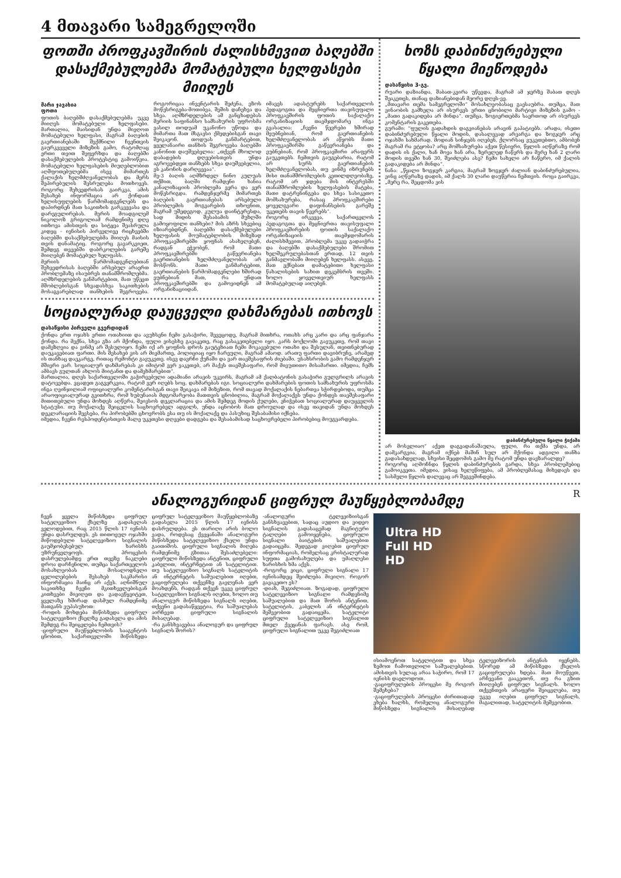4 მთავარი სამეგრელოში
ფოთში პროფკავშირის ძალისხმევით ბაღებში დასაქმებულებმა მომატებული ხელფასები მიიღეს
მარი ჯავახია
ფოთი
ფოთის ბაღებში დასაქმებულებმა უკვე მიიღეს მომატებული ხელფასები. მართალია, მაისიდან უნდა მიეღოთ მომატებული ხელფასი, მაგრამ ბაღების გაერთიანებაში შექმნილი ჩვენთვის გაურკვეველი მიზეზის გამო, რატომღაც ერთი თვით შეფერხდა და ბაღებში დასაქმებულების პროტესტიც გამოიწვია. მომატებული ხელფასების მიუღებლობით აღშფოთებულებმა ისევ მიმართეს ქალაქის ხელმძღვანელობას და მერს შეპირებულის შესრულება მოთხოვეს. როგორც შეხვედრისას გაირკვა, ამის შესახებ ინფორმაცია არ ქონდათ ხელისუფლების წარმომადგენლებს და დაპირდნენ მათ საკითხის გარკვევასა და დარეგულირებას. მერის მოადგილემ ნიკოლოზ გრიგოლიამ რამდენიმე დღე ითხოვა ამისთვის და სიტყვა შეასრულა კიდეც - ივნისის პირველივე რიცხვებში ბაღებში დასაქმებულებმა მიიღეს მაისის თვის დანამატიც. როგორც გავარკვიეთ, შემდეგ თვეებში დაბრკოლების გარეშე მიიღებენ მომატებულ ხელფასს.
მერიის წარმომადგენლებთან შეხვედრისას ბაღებში არსებულ არაერთ პრობლემაზე ისაუბრეს თანამშრომლებმა. აღმზრდელების განმარტებით, მათ უწევთ მშობლებისგან სხვადასხვა საკითხების მოსაგვარებლად თანხების შეგროვება. როგორიცაა ინვენტარის შეძენა, ეზოს მოწესრიგება-მოთიბვა, შეშის დაჩეხვა და სხვა. აღმზრდელების ამ განცხადებას მერიის საფინანსო სამსახურის უფროსმა ვასილ თოდუამ უკანონო უწოდა და მიმართა მათ მსგავსი ქმედებისგან თავი შეიკავონ. თოდუას განმარტებით, ყველანაირი თანხის შეგროვება ბაღებში კანონით დაუშვებელია: „თქვენ მხოლოდ დაბადების დღეებისთვის უნდა აგროვებდეთ თანხებს სხვა დაუშვებელია, ეს კანონის დარღვევაა“.
მე-3 ბაღის აღმზრდელ ნინო კულუას თქმით, ბაღში რამდენი ხანია კანალიზაციის პრობლემა ვერა და ვერ მოწესრიგდა. რამდენჯერმე მიმართეს ბაღების გაერთიანებას არსებული პრობლემის მოგვარების თხოვნით, მაგრამ უშედეგოდ. კულუა დაინტერესდა, სად მიდის შესაბამის მუხლში გამოყოფილი თანხები? მის აზრს სხვებიც იზიარებდნენ. ბაღებში დასაქმებულები ხელფასის მოუმატებლობის მიზეზად პროფკავშირებში ყოფნას ასახელებენ, რადგან ეჭვობენ, რომ მათი პროფკავშირებში გაწევრიანება გაერთიანების ხელმძღვანელობას არ მოსწონს. მათი განმარტებით, გაერთიანების წარმომადგენლები ხშირად ეუბნებიან მათ, რა უნდათ პროფკავშირებში და გამოვიდნენ ამ ორგანიზაციიდან.
იმავეს ადასტურებს საქართველოს პედაგოგთა და მეცნიერთა თავისუფალი პროფკავშირის ფოთის საქალაქო ორგანიზაციის თავმჯდომარე ინგა გვასალია: „ჩვენი წევრები ხშირად მეუბნებიან, რომ გაერთიანების ხელმძღვანელობას არ აწყობს მათი პროფკავშირში გაწევრიანება და ეუბნებიან, რომ პროფკავშირი არაფერს გაუკეთებს. ჩემთვის გაუგებარია, რატომ არ სურს გაერთიანების ხელმძღვანელობას, თუ ვინმე იზრუნებს მისი თანამშრომლების კეთილდღეობაზე, რატომ არ ჯდება მის ინტერესში თანამშრომლების ხელფასების მატება, მათი დატრენინგება და სხვა სასიკეთო მომსახურება, რასაც პროფკავშირები ყოველგვარი დაფინანსების გარეშე უკეთებს თავის წევრებს“.
როგორც ირკვევა, საქართველოს პედაგოგთა და მეცნიერთა თავისუფალი პროფკავშირების ფოთის საქალაქო ორგანიზაციის თავმჯდომარის ძალისხმევით, პრობლემა უკვე გადაიჭრა და ბაღებში დასაქმებულები შრომით ხელშეკრულებასთან ერთად, 12 თვის განმავლობაში მიიღებენ ხელფასს. ასევე, მათ ექნებათ დამატებითი ხელფასი წახალისების სახით დეკემბრის თვეში. ხოლო ყოველთვიურ ხელფასს მომატებულად აიღებენ.
სოციალურად დაუცველი დახმარებას ითხოვს
დასაწყისი პირველი გვერდიდან
ქონდა ერთ ოჯახს ერთი ოთახიით და ავუხსენი ჩემი გასაჭირი, შევეცოდე, მაგრამ მითხრა, ოთახს არც კარი და არც ფანჯარა ქონდა. რა მექნა, სხვა გზა არ მქონდა, ფული ვისესხე გავაკეთე, რაც გასაკეთებელი იყო. კარს ბოქლომი გავუკეთე, რომ თავი დამეზღვია და ვინმე არ შესულიყო. ჩემი იქ არ ყოფნის დროს გაუტეხიათ ჩემი მოკავებული ოთახი და შესულან, თვითნებურად დაუკავებიათ ფართი. მის შესახებ ვის არ მივმართე, პოლიციაც იყო ჩარეული, მაგრამ ამაოდ. არათუ ფართი დავიბრუნე, არამედ ის თანხაც დავკარგე, რითაც რემონტი გავუკეთე. ისევ დავრჩი ქუჩაში და ვარ თავშესაფრის ძიებაში. უსახსრობის გამო რამდენჯერ მშიერი ვარ. სოციალურ დახმარებას კი იმიტომ ვერ ვაკეთებ, არ მაქვს თავშესაფარი, რომ მივუთითო მისამართი. იმედია, ჩემს ამბავს გულთან ახლოს მიიტანთ და დამეხმარებით“.
მართალია, დღეს საქართველოში გაჭირვებული ადამიანი არავის უკვირს, მაგრამ ამ ქალბატონის გასაჭირი გულგრილს არავის დატოვებდა. ვცადეთ გაგვერკვია, რატომ ვერ იღებს სოც. დახმარებას იგი. სოციალური დახმარების ფოთის სამსახურის უფროსმა ინგა ღვინჯილიამ ოფიციალური კომენტარისგან თავი შეიკავა იმ მიზეზით, რომ თავად მოქალაქის ნებართვა სჭირდებოდა, თუმცა არაოფიციალურად გვითხრა, რომ ხუბუნაიას მდგომარეობა მათთვის ცნობილია, მაგრამ მოქალაქეს უნდა ქონდეს თავშესაფარი მითითებული უნდა მოხდეს აღწერა, შეივსოს დეკლარაცია და ამის შემდეგ მოდის ქულები, ენიჭებათ სოციალურად დაუცველის სტატუსი. თუ მოქალაქე შეიცვლის საცხოვრებელ ადგილს, უნდა აცნობოს მათ დროულად და ისევ თავიდან უნდა მოხდეს დეკლარაციის შევსება, რა პირობებში ცხოვრობს ესა თუ ის მოქალაქე და პასუხიც შესაბამისი იქნება.
იმედია, ჩვენი რესპოდენტისთვის მალე უკეთესი დღეები დადგება და შესაბამისად საცხოვრებელი პირობებიც მოუგვარდება.
ხოზს დაბინძურებული წყალი მიეწოდება
დასაწყისი 3-გვ.
რუარი დაზიანდა, შაბათ-კვირა უწევდა, მაგრამ ამ ჯერზე შაბათ დღეს შეაკეთეს, თანაც დაზიანებიდან მეორე დღეს-ვე.
„მთავარი თემა სამეგრელოში“ მოსახლეობასაც გაესაუბრა. თუმცა, მათ ვინაობის გამხელა არ ისურვეს ერთი ცნობილი მარტივი მიზეზის გამო - „მათი გადაკიდება არ მინდა“. თუმცა, ზოგიერთებმა საერთოდ არ ისურვეს კომენტარის გაკეთება.
გურამი: “ფულის გადახდის დაგვიანებას არავინ გაპატიებს. არადა, ისეთი დაბინძურებული წყალი მოდის, დასალევად არვარგა და ზოგჯერ არც ოჯახში სახმარად. მოდიან სინჯებს იღებენ, ქლორსაც ვუკეთებთო, ამბობენ მაგრამ რა ეტყობა? არც მომსახურება აქვთ წესიერი, წყლის აღწერაზე რომ დადის ის ქალი, ხან მოვა ხან არა, ზერელედ ჩაწერს და მერე ხან 2 ლარი მოდის თვეში ხან 30, შეიძლება ასე? ჩემი სახელი არ ჩაწერო, იმ ქალის გადაკიდება არ მინდა“.
ნანა: „წყალი ზოგჯერ კარგია, მაგრამ ზოგჯერ ძალიან დაბინძურებულია, ვინც აღწერაზე დადის, იმ ქალს 30 ლარი დაუწერია ჩემთვის. როცა გაირკვა, „მერე რა, შეცდომა ვის
დაბინძურებული წყალი ჭიქაში
არ მოსვლიაო“ აქეთ დაგვადანაშაულა, ფული, რა თქმა უნდა, არ დამკარგვია, მაგრამ იქნებ მაშინ სულ არ მქონდა ადგილი თანხა გადასახდელად, სხვისი შეცდომის გამო მე რატომ უნდა დავზარალდე?
როგორც აღმოჩნდა წყლის დაბინძურების გარდა, სხვა პრობლემებიც გამოიკვეთა. იმედია, ვისაც ხელეწიფება, ამ პრობლემასაც მიხედავს და სასმელი წყლის დალევაც არ შეგვეშინდება.
ანალოგურიდან ციფრულ მაუწყებლობამდე
R
ჩვენ ყველა მიწისზედა ციფრულ სატელევიზიო ქსელზე გადასვლას ველოდებით, რაც 2015 წლის 17 ივნისს უნდა დასრულდეს. ეს თითოეულ ოჯახში მიწოდებული სატელევიზიო სიგნალის გაუმჯობესებულ ხარისხს უზრუნველყოფს. პროცესის დასრულებამდე ერთ თვეზე ნაკლები დროა დარჩენილი, თუმცა საქართველოს მოსახლეობას მოსალოდნელი ცვლილებების შესახებ საკმარისი ინფორმაცია მაინც არ აქვს. აღნიშნულ საკითხზე ჩვენი მკითხველებისგან კითხვები მივიღეთ და გადავწყვიტეთ, ყველაზე ხშირად დასმულ რამდენიმე მათგანს ვუპასუხოთ:
-როდის მოხდება მიწისზედა ციფრულ სატელევიზიო ქსელზე გადასვლა და ამის შემდეგ რა შეიცვლება ჩემთვის?
-ციფრული მაუწყებლობის სააგენტოს ცნობით, საქართველოში მიწისზედა ციფრულ სატელევიზიო მაუწყებლობაზე გადასვლა 2015 წლის 17 ივნისს დასრულდება. ეს თარიღი არის ბოლო ვადა, როდესაც ქვეყანაში ანალოგური მიწისზედა სატელევიზიო ქსელი უნდა გაითიშოს. ციფრული სიგნალის მიღება რამდენიმე გზითაა შესაძლებელი: ციფრული მიწისზედა ანტენით, ციფრული კაბელით, ინტერნეტით ან სატელიტით. თუ სატელევიზიო სიგნალს სატელიტის ან ინტერნეტის საშუალებით იღებთ, გაციფრულება თქვენზე გავლენას ვერ მოახდენს, რადგან თქვენ უკვე ციფრულ სატელევიზიო სიგნალს იღებთ, ხოლო თუ ანალოგურ მიწისზედა სიგნალს იღებთ, თქვენი გადასაწყვეტია, რა საშუალებას აირჩევთ ციფრული სიგნალის მისაღებად.
-რა განსხვავებაა ანალოგურ და ციფრულ სიგნალს შორის?
-ანალოგური ტელევიზიისგან განსხვავებით, სადაც აუდიო და ვიდეო სიგნალის გადასაცემად მაგნიტური ტალღები გამოიყენება, ციფრული სიგნალი ბაიტების საშუალებით გადაიცემა. შედეგად ვიღებთ ციფრულ ინფორმაციას, რომელსაც კრისტალურად სუფთა გამოსახულება და უმაღლესი ხარისხის ხმა აქვს.
-როგორც ვიცი, ციფრული სიგნალი 17 ივნისამდეც შეიძლება მივიღო. როგორ გავაკეთო ეს?
-დიახ, შეგიძლიათ. ზოგადად, ციფრული სატელევიზიო სიგნალი რამდენიმე საშუალებით და მათ შორის ანტენით, სატელიტის, კაბელის ან ინტერნეტის მეშვეობით გადაიცემა. სატელიტი ციფრული სატელევიზიო სიგნალით მთელ ქვეყანას ფარავს. ასე რომ, ციფრული სიგნალით უკვე შეგიძლიათ
Ultra HD
Full HD
HD
ისიამოვნოთ სატელიტით და სხვა ზემოთ ჩამოთვლილი საშუალებებით. ამისთვის სულაც არაა საჭირო, რომ 17 ივნისს დაელოდოთ.
-გაციფრულების პროცესი მე როგორ შემეხება?
-გაციფრულების პროცესი ძირითადად ეხება ხალხს, რომელიც ანალოგური მიწისზედა სიგნალის მისაღებად ტელევიზორის ანტენას იყენებს. სწორედ ამ მიწისზედა ქსელის გაციფრულება ხდება. მათ მოუწევთ, არჩევანი გააკეთონ, თუ რა გზით მიიღებენ ციფრულ სიგნალს. ხოლო თქვენთვის არაფერი შეიცვლება, თუ უკვე იღებთ ციფრულ სიგნალს, მაგალითად, სატელიტის მეშვეობით.